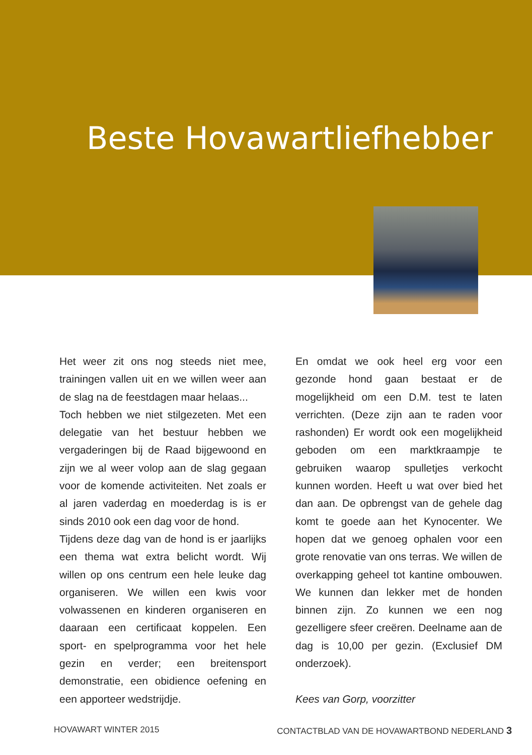Beste Hovawartliefhebber
Het weer zit ons nog steeds niet mee, trainingen vallen uit en we willen weer aan de slag na de feestdagen maar helaas...
Toch hebben we niet stilgezeten. Met een delegatie van het bestuur hebben we vergaderingen bij de Raad bijgewoond en zijn we al weer volop aan de slag gegaan voor de komende activiteiten. Net zoals er al jaren vaderdag en moederdag is is er sinds 2010 ook een dag voor de hond.
Tijdens deze dag van de hond is er jaarlijks een thema wat extra belicht wordt. Wij willen op ons centrum een hele leuke dag organiseren. We willen een kwis voor volwassenen en kinderen organiseren en daaraan een certificaat koppelen. Een sport- en spelprogramma voor het hele gezin en verder; een breitensport demonstratie, een obidience oefening en een apporteer wedstrijdje.
En omdat we ook heel erg voor een gezonde hond gaan bestaat er de mogelijkheid om een D.M. test te laten verrichten. (Deze zijn aan te raden voor rashonden) Er wordt ook een mogelijkheid geboden om een marktkraampje te gebruiken waarop spulletjes verkocht kunnen worden. Heeft u wat over bied het dan aan. De opbrengst van de gehele dag komt te goede aan het Kynocenter. We hopen dat we genoeg ophalen voor een grote renovatie van ons terras. We willen de overkapping geheel tot kantine ombouwen. We kunnen dan lekker met de honden binnen zijn. Zo kunnen we een nog gezelligere sfeer creëren. Deelname aan de dag is 10,00 per gezin. (Exclusief DM onderzoek).
Kees van Gorp, voorzitter
HOVAWART WINTER 2015 CONTACTBLAD VAN DE HOVAWARTBOND NEDERLAND 3